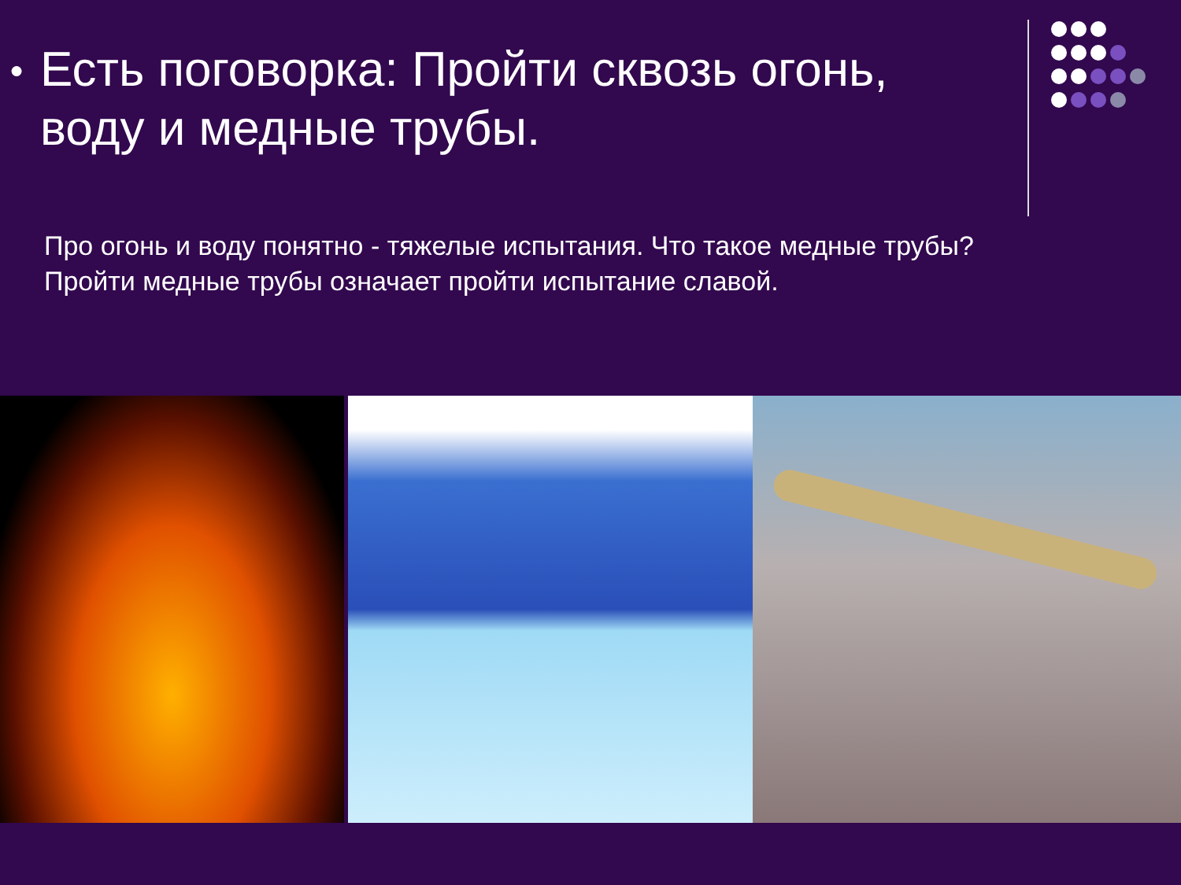●
Есть поговорка: Пройти сквозь огонь, воду и медные трубы.
Про огонь и воду понятно - тяжелые испытания. Что такое медные трубы?
Пройти медные трубы означает пройти испытание славой.